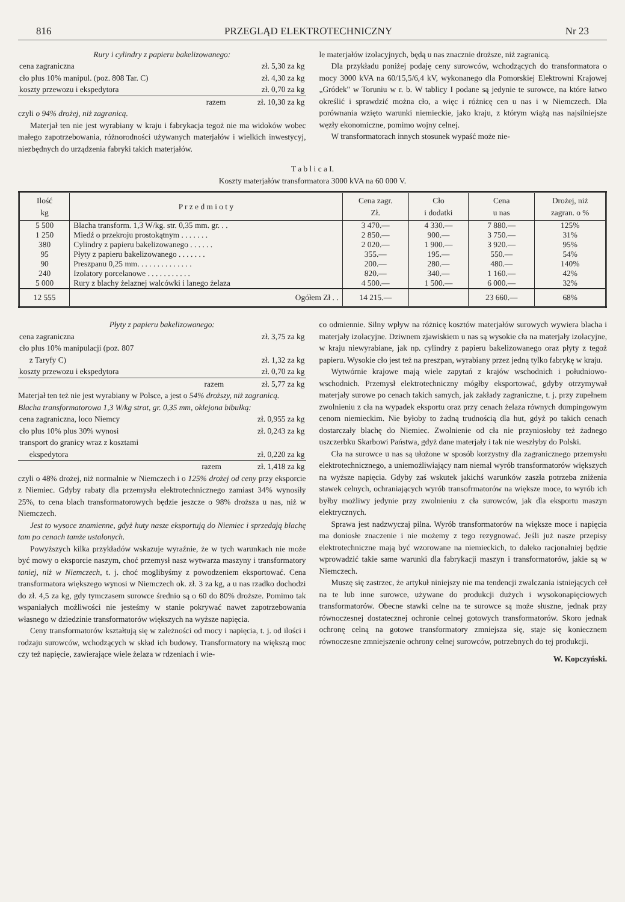816 PRZEGLĄD ELEKTROTECHNICZNY Nr 23
Rury i cylindry z papieru bakelizowanego:
| cena zagraniczna | zł. 5,30 za kg |
| cło plus 10% manipul. (poz. 808 Tar. C) | zł. 4,30 za kg |
| koszty przewozu i ekspedytora | zł. 0,70 za kg |
| razem | zł. 10,30 za kg |
czyli o 94% drożej, niż zagranicą.
Materjał ten nie jest wyrabiany w kraju i fabrykacja tegoż nie ma widoków wobec małego zapotrzebowania, różnorodności używanych materjałów i wielkich inwestycyj, niezbędnych do urządzenia fabryki takich materjałów.
le materjałów izolacyjnych, będą u nas znacznie droższe, niż zagranicą.
Dla przykładu poniżej podaję ceny surowców, wchodzących do transformatora o mocy 3000 kVA na 60/15,5/6,4 kV, wykonanego dla Pomorskiej Elektrowni Krajowej „Gródek" w Toruniu w r. b. W tablicy I podane są jedynie te surowce, na które łatwo określić i sprawdzić można cło, a więc i różnicę cen u nas i w Niemczech. Dla porównania wzięto warunki niemieckie, jako kraju, z którym wiążą nas najsilniejsze węzły ekonomiczne, pomimo wojny celnej.
W transformatorach innych stosunek wypaść może nie-
T a b l i c a I.
Koszty materjałów transformatora 3000 kVA na 60 000 V.
| Ilość kg | P r z e d m i o t y | Cena zagr. Zł. | Cło i dodatki | Cena u nas | Drożej, niż zagran. o % |
| --- | --- | --- | --- | --- | --- |
| 5 500 | Blacha transform. 1,3 W/kg. str. 0,35 mm. gr. . . | 3 470.— | 4 330.— | 7 880.— | 125% |
| 1 250 | Miedź o przekroju prostokątnym . . . . . . . | 2 850.— | 900.— | 3 750.— | 31% |
| 380 | Cylindry z papieru bakelizowanego . . . . . . | 2 020.— | 1 900.— | 3 920.— | 95% |
| 95 | Płyty z papieru bakelizowanego . . . . . . . | 355.— | 195.— | 550.— | 54% |
| 90 | Preszpanu 0,25 mm. . . . . . . . . . . . . . | 200.— | 280.— | 480.— | 140% |
| 240 | Izolatory porcelanowe . . . . . . . . . . . | 820.— | 340.— | 1 160.— | 42% |
| 5 000 | Rury z blachy żelaznej walcówki i lanego żelaza | 4 500.— | 1 500.— | 6 000.— | 32% |
| 12 555 | Ogółem Zł . . | 14 215.— | | 23 660.— | 68% |
Płyty z papieru bakelizowanego:
| cena zagraniczna | zł. 3,75 za kg |
| cło plus 10% manipulacji (poz. 807 z Taryfy C) | zł. 1,32 za kg |
| koszty przewozu i ekspedytora | zł. 0,70 za kg |
| razem | zł. 5,77 za kg |
Materjał ten też nie jest wyrabiany w Polsce, a jest o 54% droższy, niż zagranicą.
Blacha transformatorowa 1,3 W/kg strat, gr. 0,35 mm, oklejona bibułką:
| cena zagraniczna, loco Niemcy | zł. 0,955 za kg |
| cło plus 10% plus 30% wynosi | zł. 0,243 za kg |
| transport do granicy wraz z kosztami ekspedytora | zł. 0,220 za kg |
| razem | zł. 1,418 za kg |
czyli o 48% drożej, niż normalnie w Niemczech i o 125% drożej od ceny przy eksporcie z Niemiec. Gdyby rabaty dla przemysłu elektrotechnicznego zamiast 34% wynosiły 25%, to cena blach transformatorowych będzie jeszcze o 98% droższa u nas, niż w Niemczech.
Jest to wysoce znamienne, gdyż huty nasze eksportują do Niemiec i sprzedają blachę tam po cenach tamże ustalonych.
Powyższych kilka przykładów wskazuje wyraźnie, że w tych warunkach nie może być mowy o eksporcie naszym, choć przemysł nasz wytwarza maszyny i transformatory taniej, niż w Niemczech, t. j. choć moglibyśmy z powodzeniem eksportować. Cena transformatora większego wynosi w Niemczech ok. zł. 3 za kg, a u nas rzadko dochodzi do zł. 4,5 za kg, gdy tymczasem surowce średnio są o 60 do 80% droższe. Pomimo tak wspaniałych możliwości nie jesteśmy w stanie pokrywać nawet zapotrzebowania własnego w dziedzinie transformatorów większych na wyższe napięcia.
Ceny transformatorów kształtują się w zależności od mocy i napięcia, t. j. od ilości i rodzaju surowców, wchodzących w skład ich budowy. Transformatory na większą moc czy też napięcie, zawierające wiele żelaza w rdzeniach i wie-
co odmiennie. Silny wpływ na różnicę kosztów materjałów surowych wywiera blacha i materjały izolacyjne. Dziwnem zjawiskiem u nas są wysokie cła na materjały izolacyjne, w kraju niewyrabiane, jak np. cylindry z papieru bakelizowanego oraz płyty z tegoż papieru. Wysokie cło jest też na preszpan, wyrabiany przez jedną tylko fabrykę w kraju.
Wytwórnie krajowe mają wiele zapytań z krajów wschodnich i południowo-wschodnich. Przemysł elektrotechniczny mógłby eksportować, gdyby otrzymywał materjały surowe po cenach takich samych, jak zakłady zagraniczne, t. j. przy zupełnem zwolnieniu z cła na wypadek eksportu oraz przy cenach żelaza równych dumpingowym cenom niemieckim. Nie byłoby to żadną trudnością dla hut, gdyż po takich cenach dostarczały blachę do Niemiec. Zwolnienie od cła nie przyniosłoby też żadnego uszczerbku Skarbowi Państwa, gdyż dane materjały i tak nie weszłyby do Polski.
Cła na surowce u nas są ułożone w sposób korzystny dla zagranicznego przemysłu elektrotechnicznego, a uniemożliwiający nam niemal wyrób transformatorów większych na wyższe napięcia. Gdyby zaś wskutek jakichś warunków zaszła potrzeba zniżenia stawek celnych, ochraniających wyrób transofrmatorów na większe moce, to wyrób ich byłby możliwy jedynie przy zwolnieniu z cła surowców, jak dla eksportu maszyn elektrycznych.
Sprawa jest nadzwyczaj pilna. Wyrób transformatorów na większe moce i napięcia ma doniosłe znaczenie i nie możemy z tego rezygnować. Jeśli już nasze przepisy elektrotechniczne mają być wzorowane na niemieckich, to daleko racjonalniej będzie wprowadzić takie same warunki dla fabrykacji maszyn i transformatorów, jakie są w Niemczech.
Muszę się zastrzec, że artykuł niniejszy nie ma tendencji zwalczania istniejących ceł na te lub inne surowce, używane do produkcji dużych i wysokonapięciowych transformatorów. Obecne stawki celne na te surowce są może słuszne, jednak przy równoczesnej dostatecznej ochronie celnej gotowych transformatorów. Skoro jednak ochronę celną na gotowe transformatory zmniejsza się, staje się koniecznem równoczesne zmniejszenie ochrony celnej surowców, potrzebnych do tej produkcji.
W. Kopczyński.